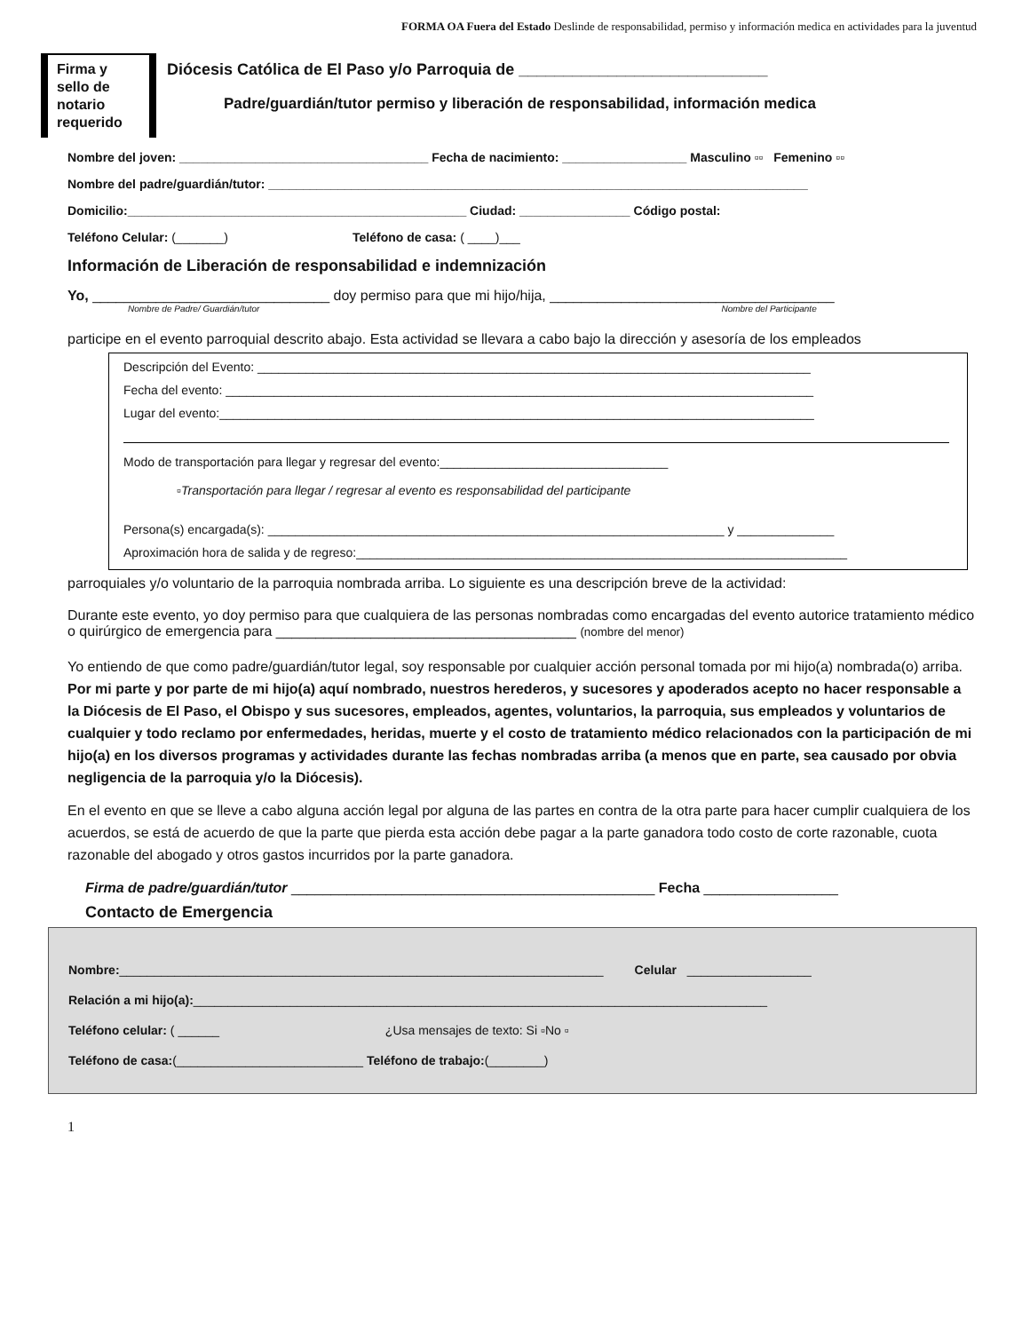FORMA OA Fuera del Estado Deslinde de responsabilidad, permiso y información medica en actividades para la juventud
Firma y sello de notario requerido
Diócesis Católica de El Paso y/o Parroquia de ____________________________
Padre/guardián/tutor permiso y liberación de responsabilidad, información medica
Nombre del joven: ____________________________________ Fecha de nacimiento: __________________ Masculino ▫▫ Femenino ▫▫
Nombre del padre/guardián/tutor: ______________________________________________________________________________
Domicilio:_________________________________________________ Ciudad: ________________ Código postal:
Teléfono Celular: (_______) Teléfono de casa: ( ____)___
Información de Liberación de responsabilidad e indemnización
Yo, ______________________________ doy permiso para que mi hijo/hija, ____________________________________
Nombre de Padre/ Guardián/tutor Nombre del Participante
participe en el evento parroquial descrito abajo. Esta actividad se llevara a cabo bajo la dirección y asesoría de los empleados
Descripción del Evento: ________________________________________________________________________________
Fecha del evento: _____________________________________________________________________________________
Lugar del evento:______________________________________________________________________________________
Modo de transportación para llegar y regresar del evento:_________________________________
▫Transportación para llegar / regresar al evento es responsabilidad del participante
Persona(s) encargada(s): __________________________________________________________________ y ______________
Aproximación hora de salida y de regreso:_______________________________________________________________________
parroquiales y/o voluntario de la parroquia nombrada arriba. Lo siguiente es una descripción breve de la actividad:
Durante este evento, yo doy permiso para que cualquiera de las personas nombradas como encargadas del evento autorice tratamiento médico o quirúrgico de emergencia para ______________________________________ (nombre del menor)
Yo entiendo de que como padre/guardián/tutor legal, soy responsable por cualquier acción personal tomada por mi hijo(a) nombrada(o) arriba. Por mi parte y por parte de mi hijo(a) aquí nombrado, nuestros herederos, y sucesores y apoderados acepto no hacer responsable a la Diócesis de El Paso, el Obispo y sus sucesores, empleados, agentes, voluntarios, la parroquia, sus empleados y voluntarios de cualquier y todo reclamo por enfermedades, heridas, muerte y el costo de tratamiento médico relacionados con la participación de mi hijo(a) en los diversos programas y actividades durante las fechas nombradas arriba (a menos que en parte, sea causado por obvia negligencia de la parroquia y/o la Diócesis).
En el evento en que se lleve a cabo alguna acción legal por alguna de las partes en contra de la otra parte para hacer cumplir cualquiera de los acuerdos, se está de acuerdo de que la parte que pierda esta acción debe pagar a la parte ganadora todo costo de corte razonable, cuota razonable del abogado y otros gastos incurridos por la parte ganadora.
Firma de padre/guardián/tutor ______________________________________________ Fecha _________________
Contacto de Emergencia
Nombre:______________________________________________________________________ Celular __________________
Relación a mi hijo(a):___________________________________________________________________________________
Teléfono celular: ( ______ ¿Usa mensajes de texto: Si ▫No ▫
Teléfono de casa:(___________________________ Teléfono de trabajo:(________)
1